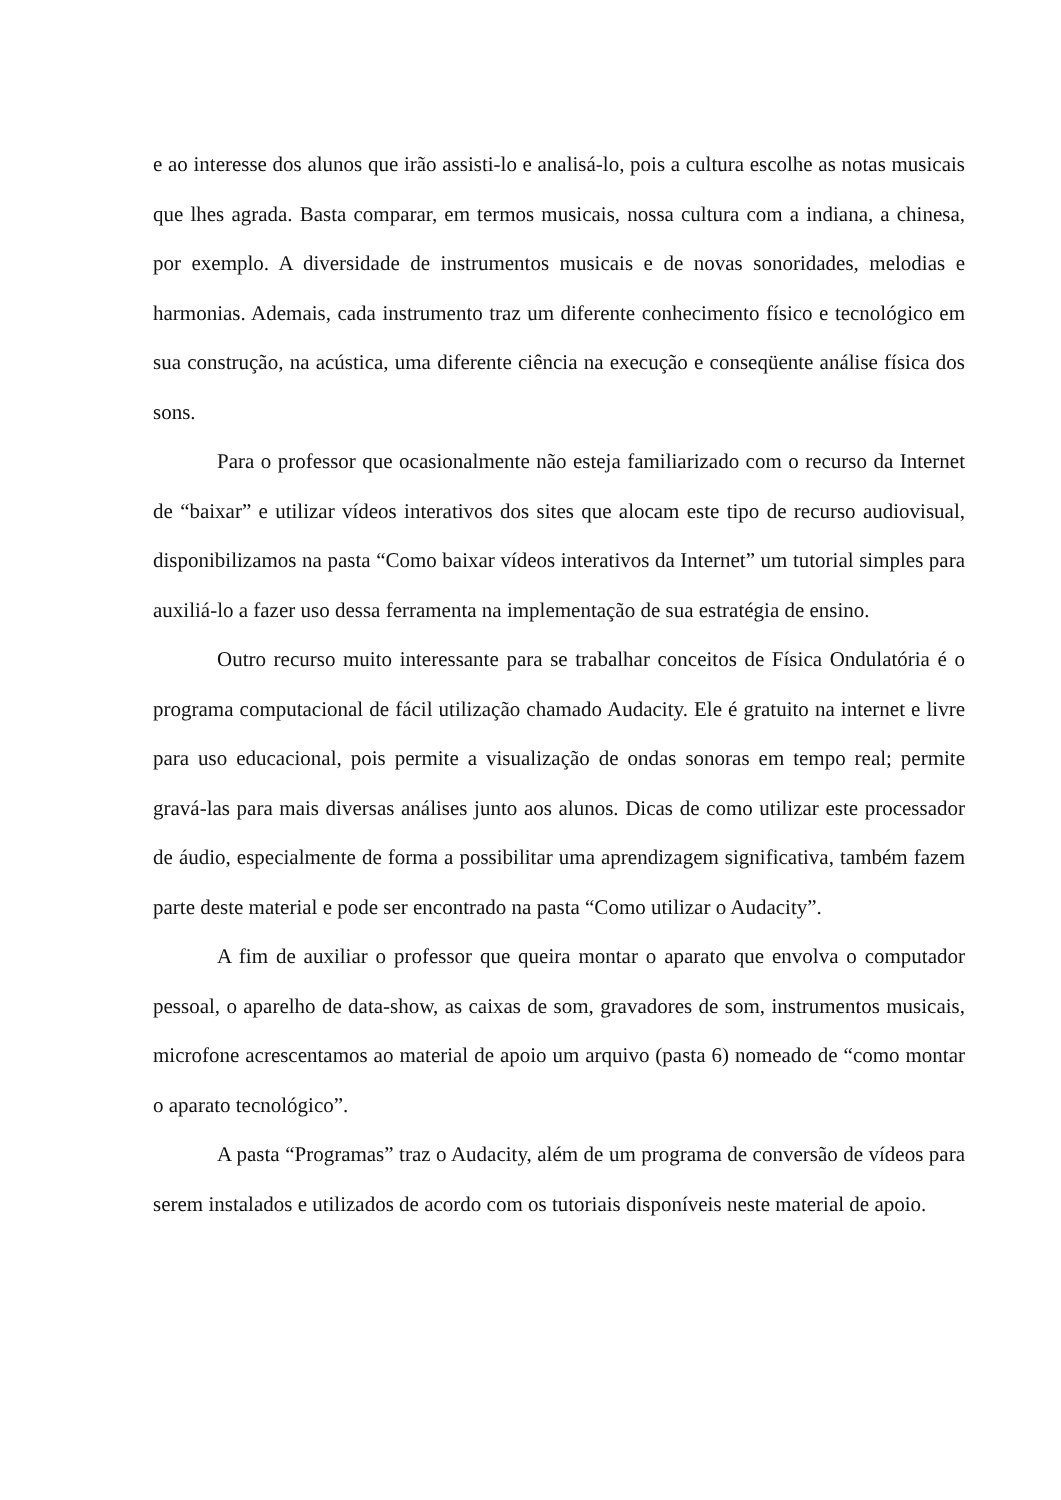e ao interesse dos alunos que irão assisti-lo e analisá-lo, pois a cultura escolhe as notas musicais que lhes agrada. Basta comparar, em termos musicais, nossa cultura com a indiana, a chinesa, por exemplo. A diversidade de instrumentos musicais e de novas sonoridades, melodias e harmonias. Ademais, cada instrumento traz um diferente conhecimento físico e tecnológico em sua construção, na acústica, uma diferente ciência na execução e conseqüente análise física dos sons.
Para o professor que ocasionalmente não esteja familiarizado com o recurso da Internet de “baixar” e utilizar vídeos interativos dos sites que alocam este tipo de recurso audiovisual, disponibilizamos na pasta “Como baixar vídeos interativos da Internet” um tutorial simples para auxiliá-lo a fazer uso dessa ferramenta na implementação de sua estratégia de ensino.
Outro recurso muito interessante para se trabalhar conceitos de Física Ondulatória é o programa computacional de fácil utilização chamado Audacity. Ele é gratuito na internet e livre para uso educacional, pois permite a visualização de ondas sonoras em tempo real; permite gravá-las para mais diversas análises junto aos alunos. Dicas de como utilizar este processador de áudio, especialmente de forma a possibilitar uma aprendizagem significativa, também fazem parte deste material e pode ser encontrado na pasta “Como utilizar o Audacity”.
A fim de auxiliar o professor que queira montar o aparato que envolva o computador pessoal, o aparelho de data-show, as caixas de som, gravadores de som, instrumentos musicais, microfone acrescentamos ao material de apoio um arquivo (pasta 6) nomeado de “como montar o aparato tecnológico”.
A pasta “Programas” traz o Audacity, além de um programa de conversão de vídeos para serem instalados e utilizados de acordo com os tutoriais disponíveis neste material de apoio.